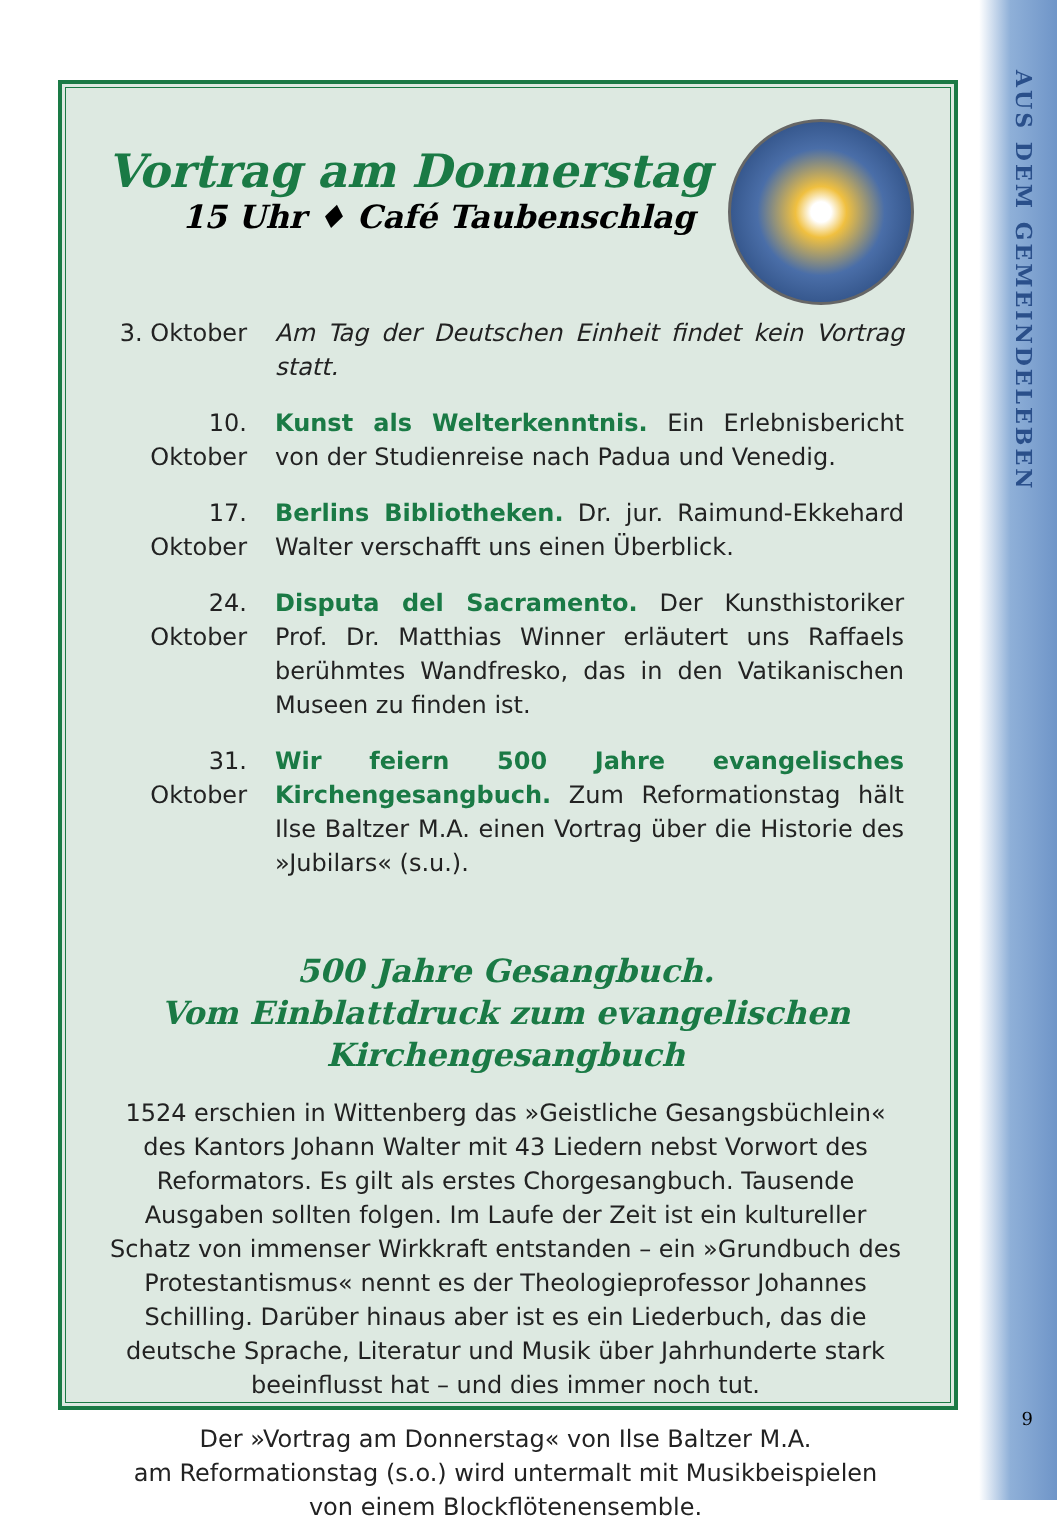AUS DEM GEMEINDELEBEN
9
Vortrag am Donnerstag
15 Uhr ♦ Café Taubenschlag
3. Oktober
Am Tag der Deutschen Einheit findet kein Vortrag statt.
10. Oktober
Kunst als Welterkenntnis. Ein Erlebnisbericht von der Studienreise nach Padua und Venedig.
17. Oktober
Berlins Bibliotheken. Dr. jur. Raimund-Ekkehard Walter verschafft uns einen Überblick.
24. Oktober
Disputa del Sacramento. Der Kunsthistoriker Prof. Dr. Matthias Winner erläutert uns Raffaels berühmtes Wand­fresko, das in den Vatikanischen Museen zu finden ist.
31. Oktober
Wir feiern 500 Jahre evangelisches Kirchengesangbuch. Zum Reformationstag hält Ilse Baltzer M.A. einen Vortrag über die Historie des »Jubilars« (s.u.).
500 Jahre Gesangbuch.
Vom Einblattdruck zum evangelischen
Kirchengesangbuch
1524 erschien in Wittenberg das »Geistliche Gesangsbüchlein« des Kantors Johann Walter mit 43 Liedern nebst Vorwort des Reformators. Es gilt als erstes Chorgesangbuch. Tausende Ausgaben sollten folgen. Im Laufe der Zeit ist ein kultureller Schatz von immenser Wirkkraft entstanden – ein »Grundbuch des Protestantismus« nennt es der Theologieprofessor Johannes Schilling. Darüber hinaus aber ist es ein Liederbuch, das die deutsche Sprache, Literatur und Musik über Jahrhunderte stark beeinflusst hat – und dies immer noch tut.
Der »Vortrag am Donnerstag« von Ilse Baltzer M.A.
am Reformationstag (s.o.) wird untermalt mit Musikbeispielen
von einem Blockflötenensemble.